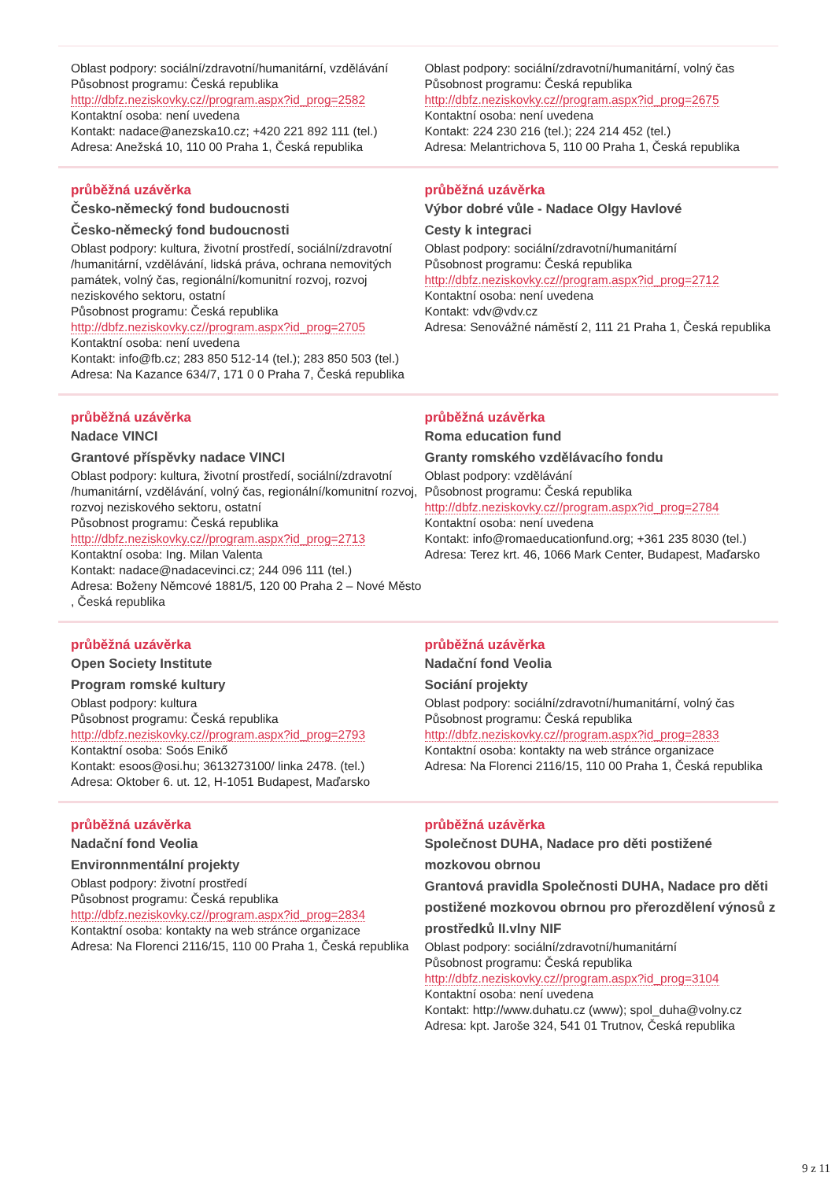Oblast podpory: sociální/zdravotní/humanitární, vzdělávání
Působnost programu: Česká republika
http://dbfz.neziskovky.cz//program.aspx?id_prog=2582
Kontaktní osoba: není uvedena
Kontakt: nadace@anezska10.cz; +420 221 892 111 (tel.)
Adresa: Anežská 10, 110 00 Praha 1, Česká republika
Oblast podpory: sociální/zdravotní/humanitární, volný čas
Působnost programu: Česká republika
http://dbfz.neziskovky.cz//program.aspx?id_prog=2675
Kontaktní osoba: není uvedena
Kontakt: 224 230 216 (tel.); 224 214 452 (tel.)
Adresa: Melantrichova 5, 110 00 Praha 1, Česká republika
průběžná uzávěrka
Česko-německý fond budoucnosti
Česko-německý fond budoucnosti
Oblast podpory: kultura, životní prostředí, sociální/zdravotní /humanitární, vzdělávání, lidská práva, ochrana nemovitých památek, volný čas, regionální/komunitní rozvoj, rozvoj neziskového sektoru, ostatní
Působnost programu: Česká republika
http://dbfz.neziskovky.cz//program.aspx?id_prog=2705
Kontaktní osoba: není uvedena
Kontakt: info@fb.cz; 283 850 512-14 (tel.); 283 850 503 (tel.)
Adresa: Na Kazance 634/7, 171 0 0 Praha 7, Česká republika
průběžná uzávěrka
Výbor dobré vůle - Nadace Olgy Havlové
Cesty k integraci
Oblast podpory: sociální/zdravotní/humanitární
Působnost programu: Česká republika
http://dbfz.neziskovky.cz//program.aspx?id_prog=2712
Kontaktní osoba: není uvedena
Kontakt: vdv@vdv.cz
Adresa: Senovážné náměstí 2, 111 21 Praha 1, Česká republika
průběžná uzávěrka
Nadace VINCI
Grantové příspěvky nadace VINCI
Oblast podpory: kultura, životní prostředí, sociální/zdravotní /humanitární, vzdělávání, volný čas, regionální/komunitní rozvoj, rozvoj neziskového sektoru, ostatní
Působnost programu: Česká republika
http://dbfz.neziskovky.cz//program.aspx?id_prog=2713
Kontaktní osoba: Ing. Milan Valenta
Kontakt: nadace@nadacevinci.cz; 244 096 111 (tel.)
Adresa: Boženy Němcové 1881/5, 120 00 Praha 2 – Nové Město , Česká republika
průběžná uzávěrka
Roma education fund
Granty romského vzdělávacího fondu
Oblast podpory: vzdělávání
Působnost programu: Česká republika
http://dbfz.neziskovky.cz//program.aspx?id_prog=2784
Kontaktní osoba: není uvedena
Kontakt: info@romaeducationfund.org; +361 235 8030 (tel.)
Adresa: Terez krt. 46, 1066 Mark Center, Budapest, Maďarsko
průběžná uzávěrka
Open Society Institute
Program romské kultury
Oblast podpory: kultura
Působnost programu: Česká republika
http://dbfz.neziskovky.cz//program.aspx?id_prog=2793
Kontaktní osoba: Soós Enikő
Kontakt: esoos@osi.hu; 3613273100/ linka 2478. (tel.)
Adresa: Oktober 6. ut. 12, H-1051 Budapest, Maďarsko
průběžná uzávěrka
Nadační fond Veolia
Sociání projekty
Oblast podpory: sociální/zdravotní/humanitární, volný čas
Působnost programu: Česká republika
http://dbfz.neziskovky.cz//program.aspx?id_prog=2833
Kontaktní osoba: kontakty na web stránce organizace
Adresa: Na Florenci 2116/15, 110 00 Praha 1, Česká republika
průběžná uzávěrka
Nadační fond Veolia
Environnmentální projekty
Oblast podpory: životní prostředí
Působnost programu: Česká republika
http://dbfz.neziskovky.cz//program.aspx?id_prog=2834
Kontaktní osoba: kontakty na web stránce organizace
Adresa: Na Florenci 2116/15, 110 00 Praha 1, Česká republika
průběžná uzávěrka
Společnost DUHA, Nadace pro děti postižené mozkovou obrnou
Grantová pravidla Společnosti DUHA, Nadace pro děti postižené mozkovou obrnou pro přerozdělení výnosů z prostředků II.vlny NIF
Oblast podpory: sociální/zdravotní/humanitární
Působnost programu: Česká republika
http://dbfz.neziskovky.cz//program.aspx?id_prog=3104
Kontaktní osoba: není uvedena
Kontakt: http://www.duhatu.cz (www); spol_duha@volny.cz
Adresa: kpt. Jaroše 324, 541 01 Trutnov, Česká republika
9 z 11